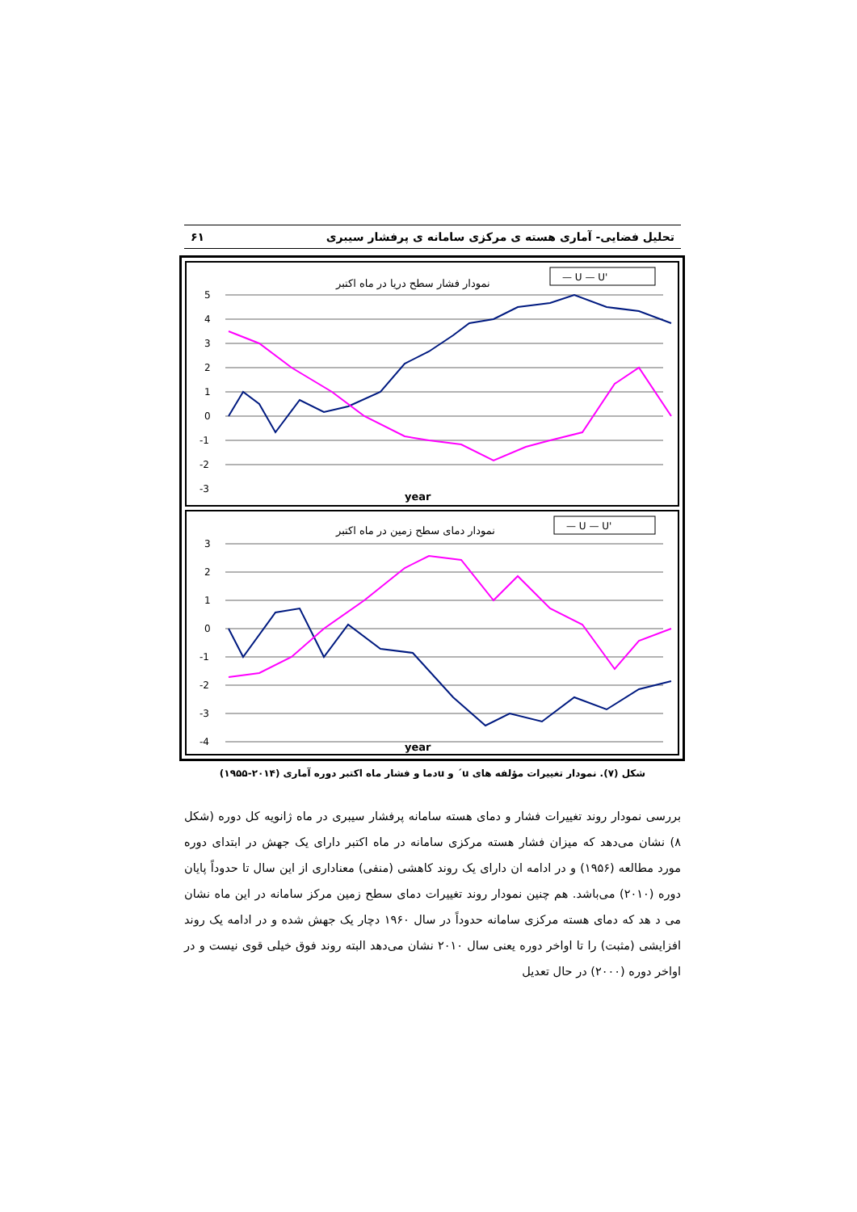تحلیل فضایی- آماری هسته ی مرکزی سامانه ی پرفشار سیبری ۶۱
نمودار فشار سطح دریا در ماه اکتبر
— U — U'
5
4
3
2
1
0
-1
-2
-3
year
نمودار دمای سطح زمین در ماه اکتبر
— U — U'
3
2
1
0
-1
-2
-3
-4
year
شکل (۷). نمودار تغییرات مؤلفه های u´ و uدما و فشار ماه اکتبر دوره آماری (۲۰۱۴-۱۹۵۵)
بررسی نمودار روند تغییرات فشار و دمای هسته سامانه پرفشار سیبری در ماه ژانویه کل دوره (شکل ۸) نشان می‌دهد که میزان فشار هسته مرکزی سامانه در ماه اکتبر دارای یک جهش در ابتدای دوره مورد مطالعه (۱۹۵۶) و در ادامه ان دارای یک روند کاهشی (منفی) معناداری از این سال تا حدوداً پایان دوره (۲۰۱۰) می‌باشد. هم چنین نمودار روند تغییرات دمای سطح زمین مرکز سامانه در این ماه نشان می د هد که دمای هسته مرکزی سامانه حدوداً در سال ۱۹۶۰ دچار یک جهش شده و در ادامه یک روند افزایشی (مثبت) را تا اواخر دوره یعنی سال ۲۰۱۰ نشان می‌دهد البته روند فوق خیلی قوی نیست و در اواخر دوره (۲۰۰۰) در حال تعدیل